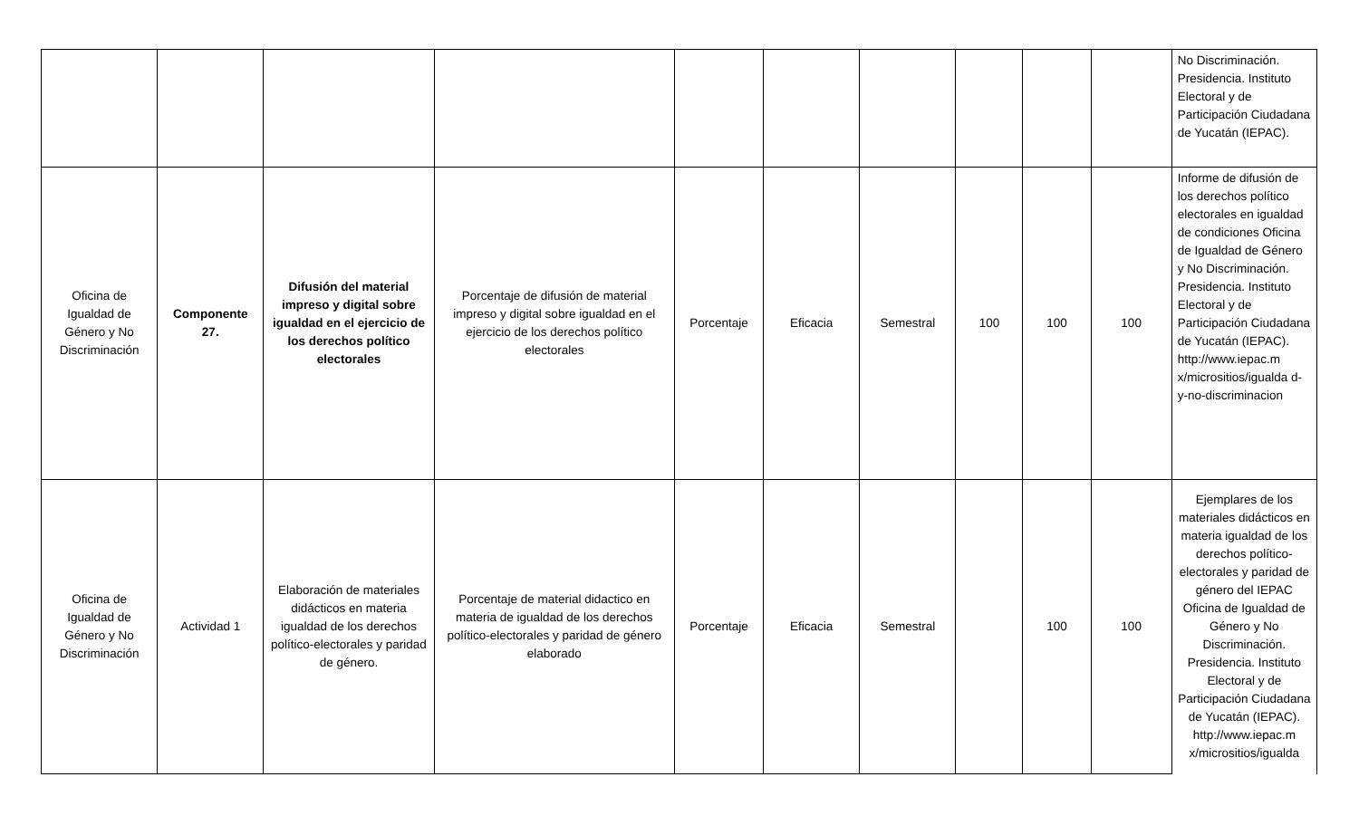| | | | | | | | | | | No Discriminación. Presidencia. Instituto Electoral y de Participación Ciudadana de Yucatán (IEPAC). |
| Oficina de Igualdad de Género y No Discriminación | Componente 27. | Difusión del material impreso y digital sobre igualdad en el ejercicio de los derechos político electorales | Porcentaje de difusión de material impreso y digital sobre igualdad en el ejercicio de los derechos político electorales | Porcentaje | Eficacia | Semestral | 100 | 100 | 100 | Informe de difusión de los derechos político electorales en igualdad de condiciones Oficina de Igualdad de Género y No Discriminación. Presidencia. Instituto Electoral y de Participación Ciudadana de Yucatán (IEPAC). http://www.iepac.m x/micrositios/igualda d-y-no-discriminacion |
| Oficina de Igualdad de Género y No Discriminación | Actividad 1 | Elaboración de materiales didácticos en materia igualdad de los derechos político-electorales y paridad de género. | Porcentaje de material didactico en materia de igualdad de los derechos político-electorales y paridad de género elaborado | Porcentaje | Eficacia | Semestral | | 100 | 100 | Ejemplares de los materiales didácticos en materia igualdad de los derechos político-electorales y paridad de género del IEPAC Oficina de Igualdad de Género y No Discriminación. Presidencia. Instituto Electoral y de Participación Ciudadana de Yucatán (IEPAC). http://www.iepac.m x/micrositios/igualda |